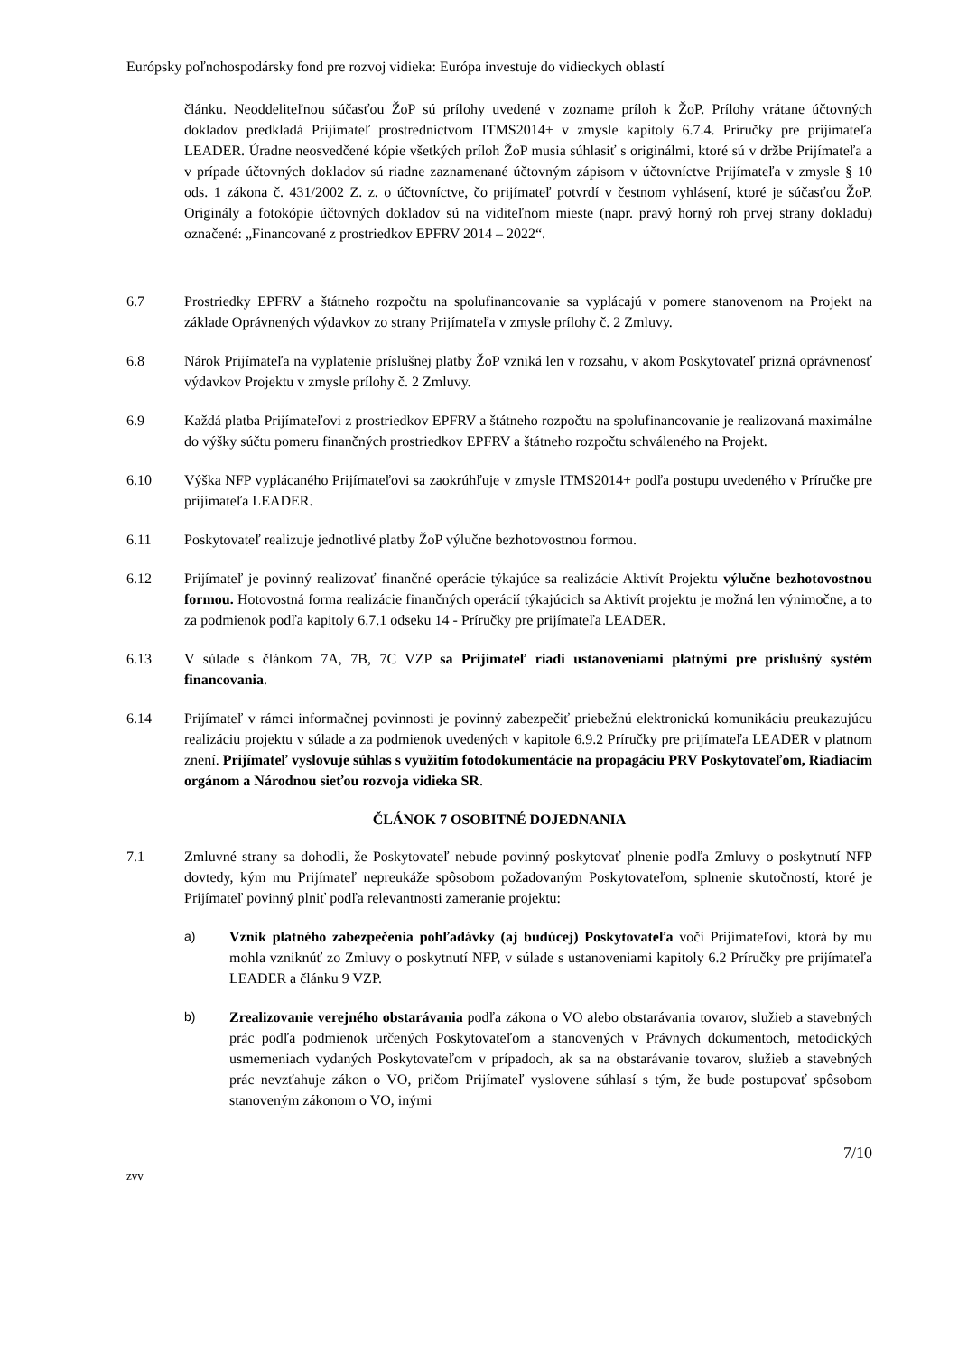Európsky poľnohospodársky fond pre rozvoj vidieka: Európa investuje do vidieckych oblastí
článku. Neoddeliteľnou súčasťou ŽoP sú prílohy uvedené v zozname príloh k ŽoP. Prílohy vrátane účtovných dokladov predkladá Prijímateľ prostredníctvom ITMS2014+ v zmysle kapitoly 6.7.4. Príručky pre prijímateľa LEADER. Úradne neosvedčené kópie všetkých príloh ŽoP musia súhlasiť s originálmi, ktoré sú v držbe Prijímateľa a v prípade účtovných dokladov sú riadne zaznamenané účtovným zápisom v účtovníctve Prijímateľa v zmysle § 10 ods. 1 zákona č. 431/2002 Z. z. o účtovníctve, čo prijímateľ potvrdí v čestnom vyhlásení, ktoré je súčasťou ŽoP. Originály a fotokópie účtovných dokladov sú na viditeľnom mieste (napr. pravý horný roh prvej strany dokladu) označené: „Financované z prostriedkov EPFRV 2014 – 2022“.
6.7 Prostriedky EPFRV a štátneho rozpočtu na spolufinancovanie sa vyplácajú v pomere stanovenom na Projekt na základe Oprávnených výdavkov zo strany Prijímateľa v zmysle prílohy č. 2 Zmluvy.
6.8 Nárok Prijímateľa na vyplatenie príslušnej platby ŽoP vzniká len v rozsahu, v akom Poskytovateľ prizná oprávnenosť výdavkov Projektu v zmysle prílohy č. 2 Zmluvy.
6.9 Každá platba Prijímateľovi z prostriedkov EPFRV a štátneho rozpočtu na spolufinancovanie je realizovaná maximálne do výšky súčtu pomeru finančných prostriedkov EPFRV a štátneho rozpočtu schváleného na Projekt.
6.10 Výška NFP vyplácaného Prijímateľovi sa zaokrúhľuje v zmysle ITMS2014+ podľa postupu uvedeného v Príručke pre prijímateľa LEADER.
6.11 Poskytovateľ realizuje jednotlivé platby ŽoP výlučne bezhotovostnou formou.
6.12 Prijímateľ je povinný realizovať finančné operácie týkajúce sa realizácie Aktivít Projektu výlučne bezhotovostnou formou. Hotovostná forma realizácie finančných operácií týkajúcich sa Aktivít projektu je možná len výnimočne, a to za podmienok podľa kapitoly 6.7.1 odseku 14 - Príručky pre prijímateľa LEADER.
6.13 V súlade s článkom 7A, 7B, 7C VZP sa Prijímateľ riadi ustanoveniami platnými pre príslušný systém financovania.
6.14 Prijímateľ v rámci informačnej povinnosti je povinný zabezpečiť priebežnú elektronickú komunikáciu preukazujúcu realizáciu projektu v súlade a za podmienok uvedených v kapitole 6.9.2 Príručky pre prijímateľa LEADER v platnom znení. Prijímateľ vyslovuje súhlas s využitím fotodokumentácie na propagáciu PRV Poskytovateľom, Riadiacim orgánom a Národnou sieťou rozvoja vidieka SR.
ČLÁNOK 7 OSOBITNÉ DOJEDNANIA
7.1 Zmluvné strany sa dohodli, že Poskytovateľ nebude povinný poskytovať plnenie podľa Zmluvy o poskytnutí NFP dovtedy, kým mu Prijímateľ nepreukáže spôsobom požadovaným Poskytovateľom, splnenie skutočností, ktoré je Prijímateľ povinný plniť podľa relevantnosti zameranie projektu:
a) Vznik platného zabezpečenia pohľadávky (aj budúcej) Poskytovateľa voči Prijímateľovi, ktorá by mu mohla vzniknúť zo Zmluvy o poskytnutí NFP, v súlade s ustanoveniami kapitoly 6.2 Príručky pre prijímateľa LEADER a článku 9 VZP.
b) Zrealizovanie verejného obstarávania podľa zákona o VO alebo obstarávania tovarov, služieb a stavebných prác podľa podmienok určených Poskytovateľom a stanovených v Právnych dokumentoch, metodických usmerneniach vydaných Poskytovateľom v prípadoch, ak sa na obstarávanie tovarov, služieb a stavebných prác nevzťahuje zákon o VO, pričom Prijímateľ vyslovene súhlasí s tým, že bude postupovať spôsobom stanoveným zákonom o VO, inými
7/10
zvv